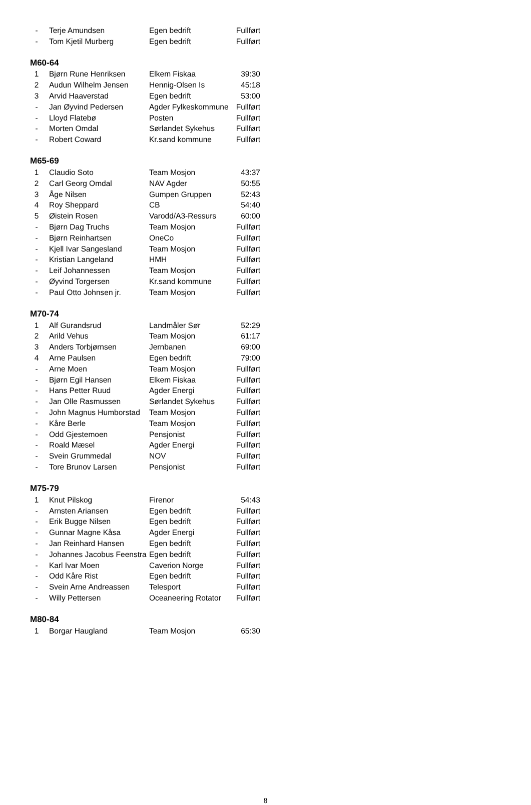| - | Terje Amundsen | Egen bedrift | Fullført |
| - | Tom Kjetil Murberg | Egen bedrift | Fullført |
M60-64
| 1 | Bjørn Rune Henriksen | Elkem Fiskaa | 39:30 |
| 2 | Audun Wilhelm Jensen | Hennig-Olsen Is | 45:18 |
| 3 | Arvid Haaverstad | Egen bedrift | 53:00 |
| - | Jan Øyvind Pedersen | Agder Fylkeskommune | Fullført |
| - | Lloyd Flatebø | Posten | Fullført |
| - | Morten Omdal | Sørlandet Sykehus | Fullført |
| - | Robert Coward | Kr.sand kommune | Fullført |
M65-69
| 1 | Claudio Soto | Team Mosjon | 43:37 |
| 2 | Carl Georg Omdal | NAV Agder | 50:55 |
| 3 | Åge Nilsen | Gumpen Gruppen | 52:43 |
| 4 | Roy Sheppard | CB | 54:40 |
| 5 | Øistein Rosen | Varodd/A3-Ressurs | 60:00 |
| - | Bjørn Dag Truchs | Team Mosjon | Fullført |
| - | Bjørn Reinhartsen | OneCo | Fullført |
| - | Kjell Ivar Sangesland | Team Mosjon | Fullført |
| - | Kristian Langeland | HMH | Fullført |
| - | Leif Johannessen | Team Mosjon | Fullført |
| - | Øyvind Torgersen | Kr.sand kommune | Fullført |
| - | Paul Otto Johnsen jr. | Team Mosjon | Fullført |
M70-74
| 1 | Alf Gurandsrud | Landmåler Sør | 52:29 |
| 2 | Arild Vehus | Team Mosjon | 61:17 |
| 3 | Anders Torbjørnsen | Jernbanen | 69:00 |
| 4 | Arne Paulsen | Egen bedrift | 79:00 |
| - | Arne Moen | Team Mosjon | Fullført |
| - | Bjørn Egil Hansen | Elkem Fiskaa | Fullført |
| - | Hans Petter Ruud | Agder Energi | Fullført |
| - | Jan Olle Rasmussen | Sørlandet Sykehus | Fullført |
| - | John Magnus Humborstad | Team Mosjon | Fullført |
| - | Kåre Berle | Team Mosjon | Fullført |
| - | Odd Gjestemoen | Pensjonist | Fullført |
| - | Roald Mæsel | Agder Energi | Fullført |
| - | Svein Grummedal | NOV | Fullført |
| - | Tore Brunov Larsen | Pensjonist | Fullført |
M75-79
| 1 | Knut Pilskog | Firenor | 54:43 |
| - | Arnsten Ariansen | Egen bedrift | Fullført |
| - | Erik Bugge Nilsen | Egen bedrift | Fullført |
| - | Gunnar Magne Kåsa | Agder Energi | Fullført |
| - | Jan Reinhard Hansen | Egen bedrift | Fullført |
| - | Johannes Jacobus Feenstra | Egen bedrift | Fullført |
| - | Karl Ivar Moen | Caverion Norge | Fullført |
| - | Odd Kåre Rist | Egen bedrift | Fullført |
| - | Svein Arne Andreassen | Telesport | Fullført |
| - | Willy Pettersen | Oceaneering Rotator | Fullført |
M80-84
| 1 | Borgar Haugland | Team Mosjon | 65:30 |
8